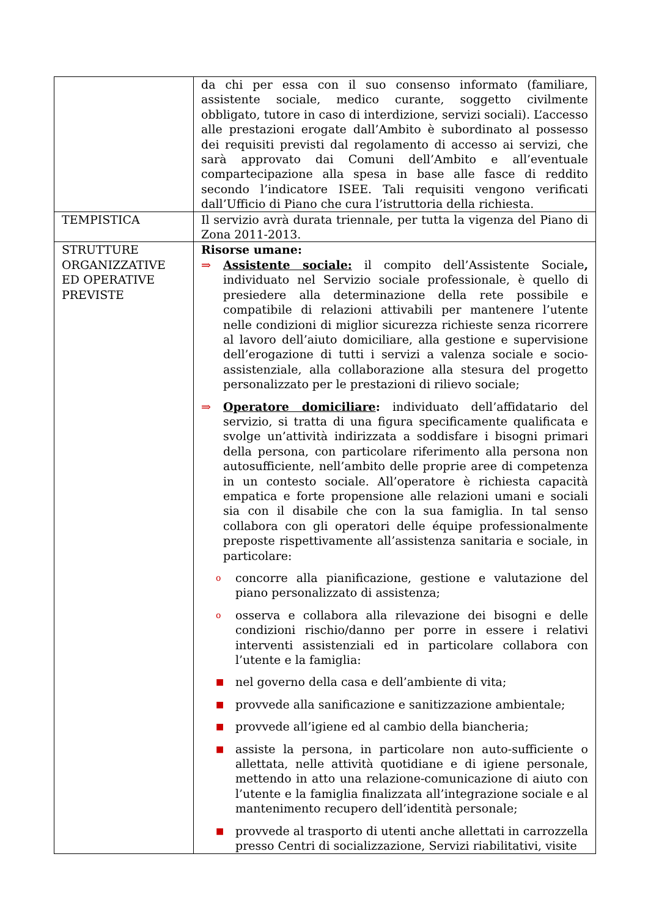| | da chi per essa con il suo consenso informato (familiare, assistente sociale, medico curante, soggetto civilmente obbligato, tutore in caso di interdizione, servizi sociali). L’accesso alle prestazioni erogate dall’Ambito è subordinato al possesso dei requisiti previsti dal regolamento di accesso ai servizi, che sarà approvato dai Comuni dell’Ambito e all’eventuale compartecipazione alla spesa in base alle fasce di reddito secondo l’indicatore ISEE. Tali requisiti vengono verificati dall’Ufficio di Piano che cura l’istruttoria della richiesta. |
| TEMPISTICA | Il servizio avrà durata triennale, per tutta la vigenza del Piano di Zona 2011-2013. |
| STRUTTURE ORGANIZZATIVE ED OPERATIVE PREVISTE | Risorse umane: ⇒ Assistente sociale: il compito dell’Assistente Sociale , individuato nel Servizio sociale professionale, è quello di presiedere alla determinazione della rete possibile e compatibile di relazioni attivabili per mantenere l’utente nelle condizioni di miglior sicurezza richieste senza ricorrere al lavoro dell’aiuto domiciliare, alla gestione e supervisione dell’erogazione di tutti i servizi a valenza sociale e socio-assistenziale, alla collaborazione alla stesura del progetto personalizzato per le prestazioni di rilievo sociale; ⇒ Operatore domiciliare : individuato dell’affidatario del servizio, si tratta di una figura specificamente qualificata e svolge un’attività indirizzata a soddisfare i bisogni primari della persona, con particolare riferimento alla persona non autosufficiente, nell’ambito delle proprie aree di competenza in un contesto sociale. All’operatore è richiesta capacità empatica e forte propensione alle relazioni umani e sociali sia con il disabile che con la sua famiglia. In tal senso collabora con gli operatori delle équipe professionalmente preposte rispettivamente all’assistenza sanitaria e sociale, in particolare: o concorre alla pianificazione, gestione e valutazione del piano personalizzato di assistenza; o osserva e collabora alla rilevazione dei bisogni e delle condizioni rischio/danno per porre in essere i relativi interventi assistenziali ed in particolare collabora con l’utente e la famiglia: ■ nel governo della casa e dell’ambiente di vita; ■ provvede alla sanificazione e sanitizzazione ambientale; ■ provvede all’igiene ed al cambio della biancheria; ■ assiste la persona, in particolare non auto-sufficiente o allettata, nelle attività quotidiane e di igiene personale, mettendo in atto una relazione-comunicazione di aiuto con l’utente e la famiglia finalizzata all’integrazione sociale e al mantenimento recupero dell’identità personale; ■ provvede al trasporto di utenti anche allettati in carrozzella presso Centri di socializzazione, Servizi riabilitativi, visite |